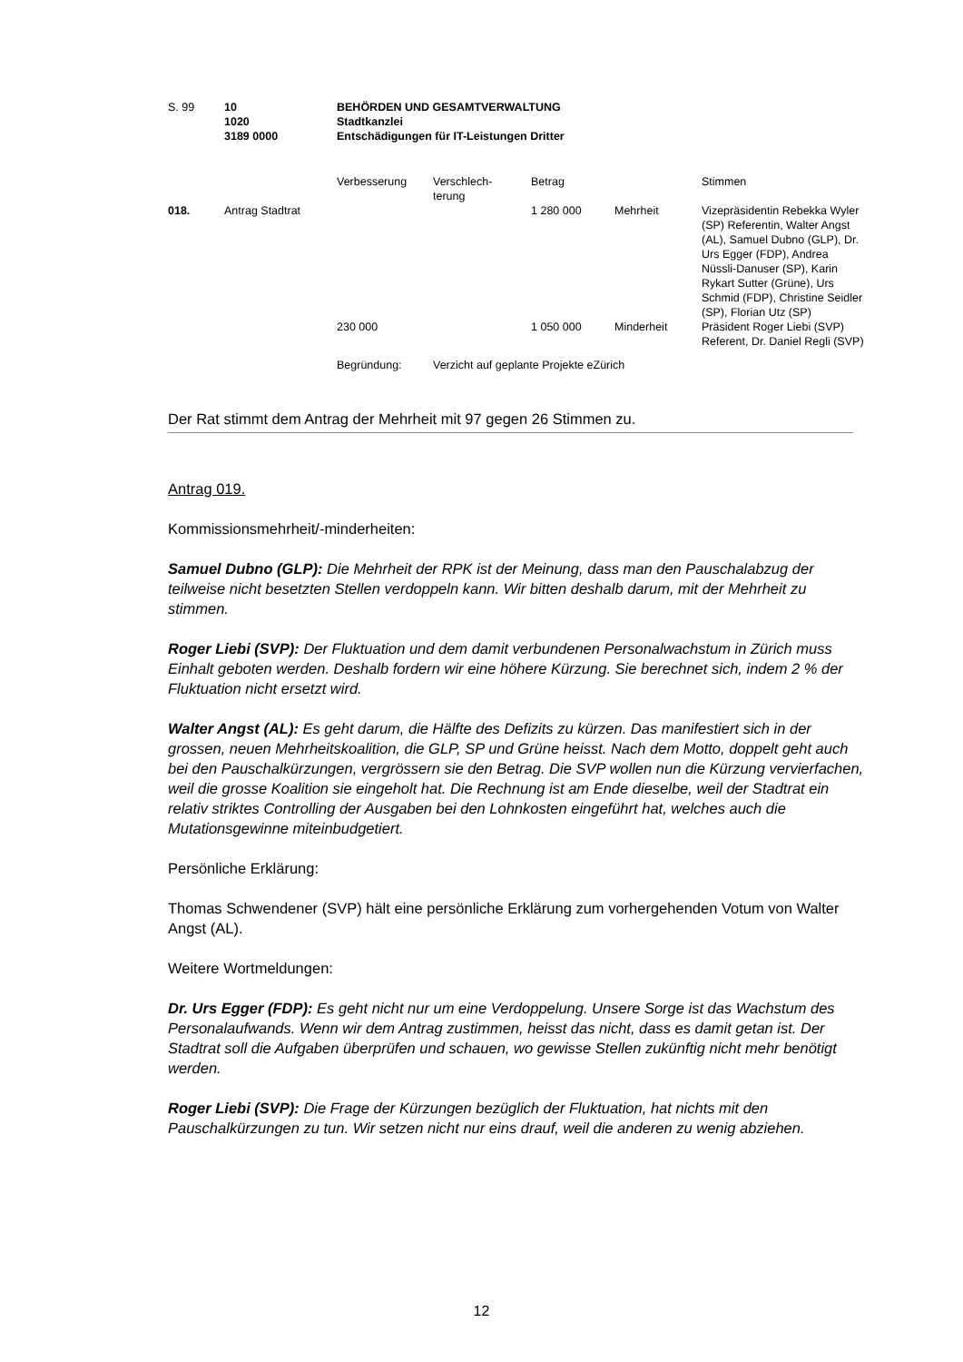| S. 99 | 10 | BEHÖRDEN UND GESAMTVERWALTUNG |
| | 1020 | Stadtkanzlei |
| | 3189 0000 | Entschädigungen für IT-Leistungen Dritter |
| | | Verbesserung | Verschlech- terung | Betrag | | Stimmen |
| 018. | Antrag Stadtrat | | | 1 280 000 | Mehrheit | Vizepräsidentin Rebekka Wyler (SP) Referentin, Walter Angst (AL), Samuel Dubno (GLP), Dr. Urs Egger (FDP), Andrea Nüssli-Danuser (SP), Karin Rykart Sutter (Grüne), Urs Schmid (FDP), Christine Seidler (SP), Florian Utz (SP) |
| | | 230 000 | | 1 050 000 | Minderheit | Präsident Roger Liebi (SVP) Referent, Dr. Daniel Regli (SVP) |
| | | Begründung: | Verzicht auf geplante Projekte eZürich | | | |
Der Rat stimmt dem Antrag der Mehrheit mit 97 gegen 26 Stimmen zu.
Antrag 019.
Kommissionsmehrheit/-minderheiten:
Samuel Dubno (GLP): Die Mehrheit der RPK ist der Meinung, dass man den Pauschalabzug der teilweise nicht besetzten Stellen verdoppeln kann. Wir bitten deshalb darum, mit der Mehrheit zu stimmen.
Roger Liebi (SVP): Der Fluktuation und dem damit verbundenen Personalwachstum in Zürich muss Einhalt geboten werden. Deshalb fordern wir eine höhere Kürzung. Sie berechnet sich, indem 2 % der Fluktuation nicht ersetzt wird.
Walter Angst (AL): Es geht darum, die Hälfte des Defizits zu kürzen. Das manifestiert sich in der grossen, neuen Mehrheitskoalition, die GLP, SP und Grüne heisst. Nach dem Motto, doppelt geht auch bei den Pauschalkürzungen, vergrössern sie den Betrag. Die SVP wollen nun die Kürzung vervierfachen, weil die grosse Koalition sie eingeholt hat. Die Rechnung ist am Ende dieselbe, weil der Stadtrat ein relativ striktes Controlling der Ausgaben bei den Lohnkosten eingeführt hat, welches auch die Mutationsgewinne miteinbudgetiert.
Persönliche Erklärung:
Thomas Schwendener (SVP) hält eine persönliche Erklärung zum vorhergehenden Votum von Walter Angst (AL).
Weitere Wortmeldungen:
Dr. Urs Egger (FDP): Es geht nicht nur um eine Verdoppelung. Unsere Sorge ist das Wachstum des Personalaufwands. Wenn wir dem Antrag zustimmen, heisst das nicht, dass es damit getan ist. Der Stadtrat soll die Aufgaben überprüfen und schauen, wo gewisse Stellen zukünftig nicht mehr benötigt werden.
Roger Liebi (SVP): Die Frage der Kürzungen bezüglich der Fluktuation, hat nichts mit den Pauschalkürzungen zu tun. Wir setzen nicht nur eins drauf, weil die anderen zu wenig abziehen.
12